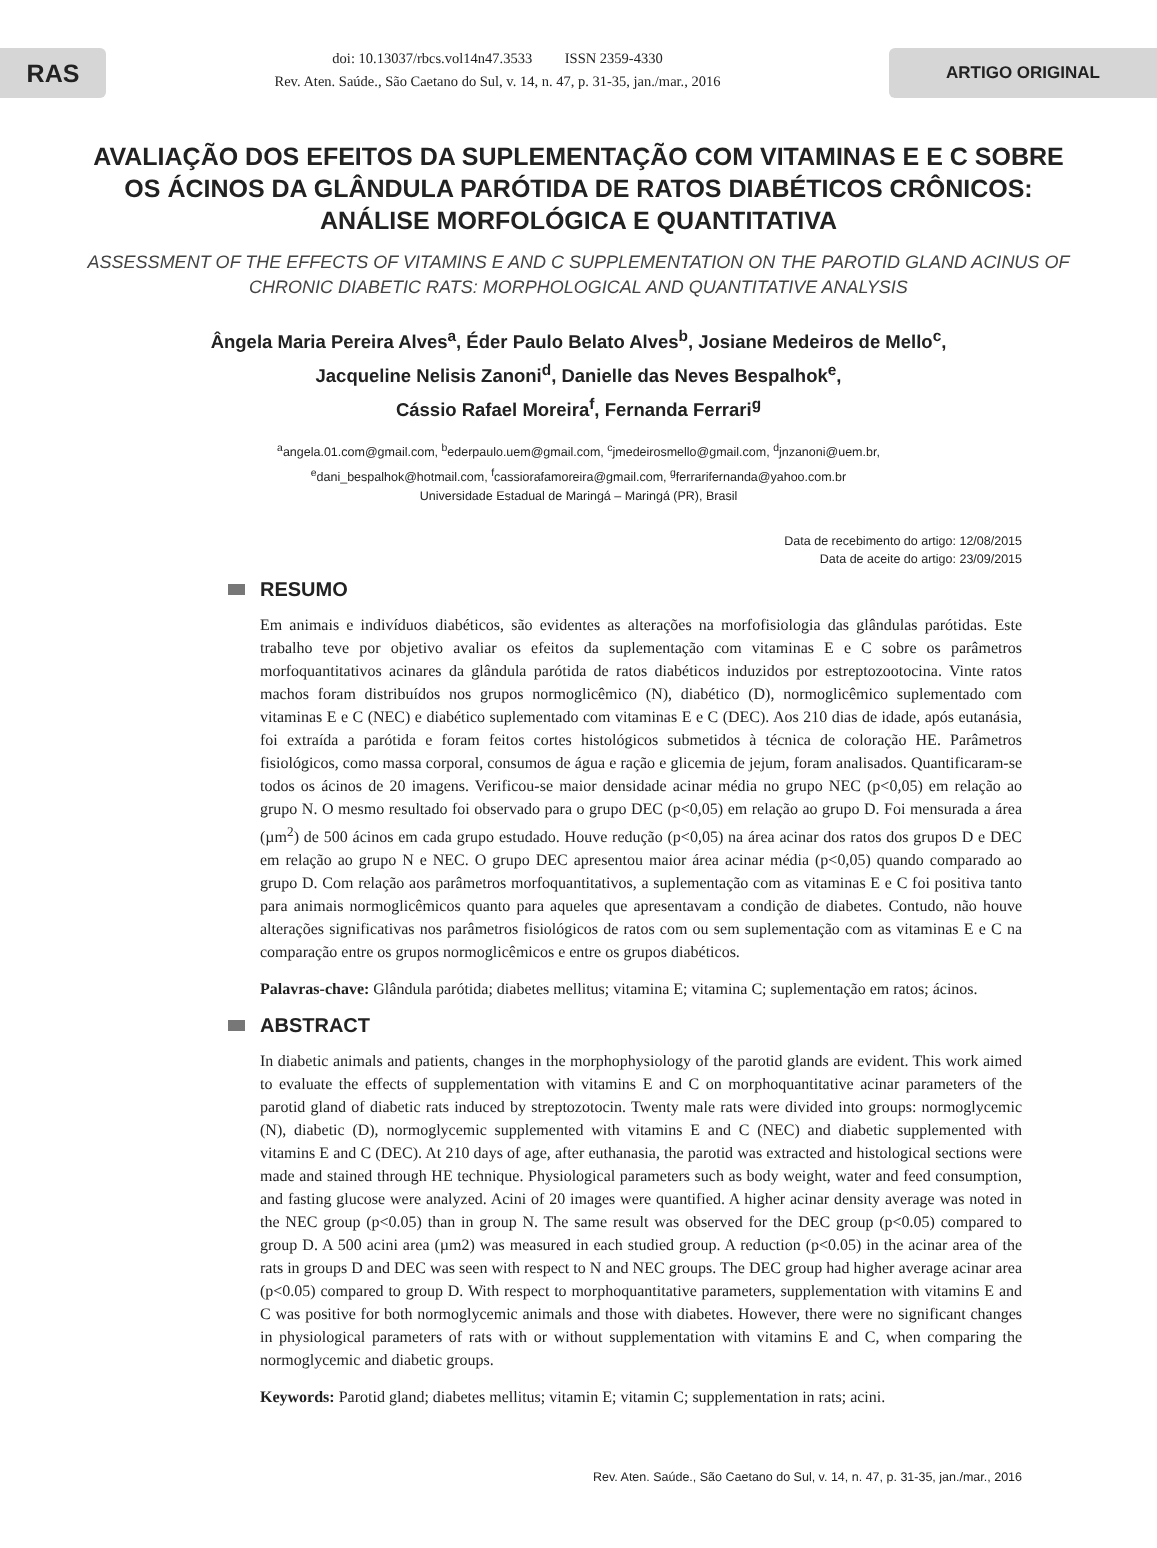RAS
doi: 10.13037/rbcs.vol14n47.3533 ISSN 2359-4330
Rev. Aten. Saúde., São Caetano do Sul, v. 14, n. 47, p. 31-35, jan./mar., 2016
ARTIGO ORIGINAL
AVALIAÇÃO DOS EFEITOS DA SUPLEMENTAÇÃO COM VITAMINAS E E C SOBRE OS ÁCINOS DA GLÂNDULA PARÓTIDA DE RATOS DIABÉTICOS CRÔNICOS: ANÁLISE MORFOLÓGICA E QUANTITATIVA
ASSESSMENT OF THE EFFECTS OF VITAMINS E AND C SUPPLEMENTATION ON THE PAROTID GLAND ACINUS OF CHRONIC DIABETIC RATS: MORPHOLOGICAL AND QUANTITATIVE ANALYSIS
Ângela Maria Pereira Alves<sup>a</sup>, Éder Paulo Belato Alves<sup>b</sup>, Josiane Medeiros de Mello<sup>c</sup>,
Jacqueline Nelisis Zanoni<sup>d</sup>, Danielle das Neves Bespalhok<sup>e</sup>,
Cássio Rafael Moreira<sup>f</sup>, Fernanda Ferrari<sup>g</sup>
<sup>a</sup> angela.01.com@gmail.com, <sup>b</sup>ederpaulo.uem@gmail.com, <sup>c</sup>jmedeirosmello@gmail.com, <sup>d</sup>jnzanoni@uem.br,
<sup>e</sup> dani_bespalhok@hotmail.com, <sup>f</sup>cassiorafamoreira@gmail.com, <sup>g</sup>ferrarifernanda@yahoo.com.br
Universidade Estadual de Maringá – Maringá (PR), Brasil
Data de recebimento do artigo: 12/08/2015
Data de aceite do artigo: 23/09/2015
RESUMO
Em animais e indivíduos diabéticos, são evidentes as alterações na morfofisiologia das glândulas parótidas. Este trabalho teve por objetivo avaliar os efeitos da suplementação com vitaminas E e C sobre os parâmetros morfoquantitativos acinares da glândula parótida de ratos diabéticos induzidos por estreptozootocina. Vinte ratos machos foram distribuídos nos grupos normoglicêmico (N), diabético (D), normoglicêmico suplementado com vitaminas E e C (NEC) e diabético suplementado com vitaminas E e C (DEC). Aos 210 dias de idade, após eutanásia, foi extraída a parótida e foram feitos cortes histológicos submetidos à técnica de coloração HE. Parâmetros fisiológicos, como massa corporal, consumos de água e ração e glicemia de jejum, foram analisados. Quantificaram-se todos os ácinos de 20 imagens. Verificou-se maior densidade acinar média no grupo NEC (p<0,05) em relação ao grupo N. O mesmo resultado foi observado para o grupo DEC (p<0,05) em relação ao grupo D. Foi mensurada a área (µm<sup>2</sup>) de 500 ácinos em cada grupo estudado. Houve redução (p<0,05) na área acinar dos ratos dos grupos D e DEC em relação ao grupo N e NEC. O grupo DEC apresentou maior área acinar média (p<0,05) quando comparado ao grupo D. Com relação aos parâmetros morfoquantitativos, a suplementação com as vitaminas E e C foi positiva tanto para animais normoglicêmicos quanto para aqueles que apresentavam a condição de diabetes. Contudo, não houve alterações significativas nos parâmetros fisiológicos de ratos com ou sem suplementação com as vitaminas E e C na comparação entre os grupos normoglicêmicos e entre os grupos diabéticos.
Palavras-chave: Glândula parótida; diabetes mellitus; vitamina E; vitamina C; suplementação em ratos; ácinos.
ABSTRACT
In diabetic animals and patients, changes in the morphophysiology of the parotid glands are evident. This work aimed to evaluate the effects of supplementation with vitamins E and C on morphoquantitative acinar parameters of the parotid gland of diabetic rats induced by streptozotocin. Twenty male rats were divided into groups: normoglycemic (N), diabetic (D), normoglycemic supplemented with vitamins E and C (NEC) and diabetic supplemented with vitamins E and C (DEC). At 210 days of age, after euthanasia, the parotid was extracted and histological sections were made and stained through HE technique. Physiological parameters such as body weight, water and feed consumption, and fasting glucose were analyzed. Acini of 20 images were quantified. A higher acinar density average was noted in the NEC group (p<0.05) than in group N. The same result was observed for the DEC group (p<0.05) compared to group D. A 500 acini area (µm2) was measured in each studied group. A reduction (p<0.05) in the acinar area of the rats in groups D and DEC was seen with respect to N and NEC groups. The DEC group had higher average acinar area (p<0.05) compared to group D. With respect to morphoquantitative parameters, supplementation with vitamins E and C was positive for both normoglycemic animals and those with diabetes. However, there were no significant changes in physiological parameters of rats with or without supplementation with vitamins E and C, when comparing the normoglycemic and diabetic groups.
Keywords: Parotid gland; diabetes mellitus; vitamin E; vitamin C; supplementation in rats; acini.
Rev. Aten. Saúde., São Caetano do Sul, v. 14, n. 47, p. 31-35, jan./mar., 2016